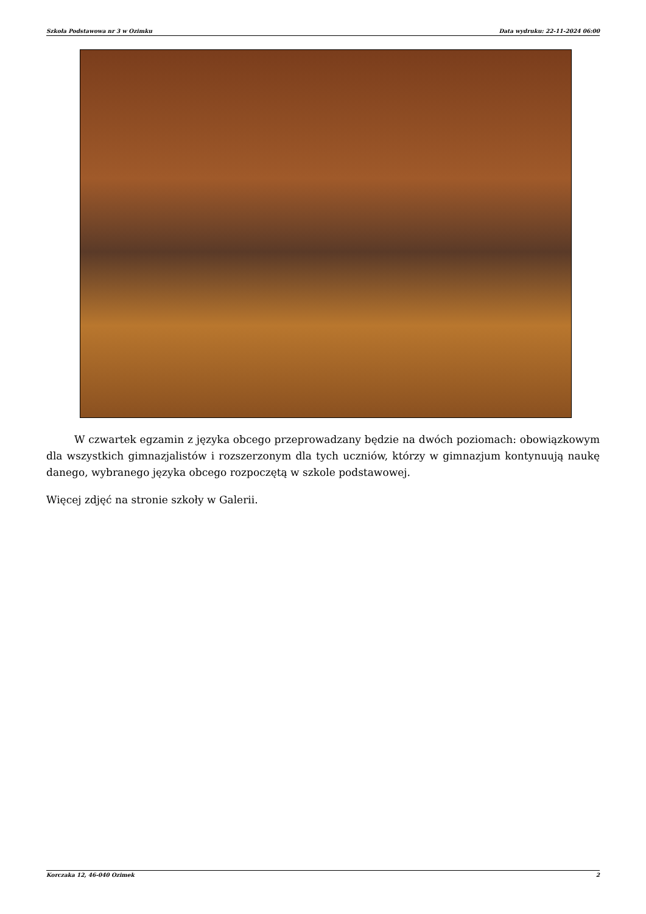Szkoła Podstawowa nr 3 w Ozimku Data wydruku: 22-11-2024 06:00
W czwartek egzamin z języka obcego przeprowadzany będzie na dwóch poziomach: obowiązkowym dla wszystkich gimnazjalistów i rozszerzonym dla tych uczniów, którzy w gimnazjum kontynuują naukę danego, wybranego języka obcego rozpoczętą w szkole podstawowej.
Więcej zdjęć na stronie szkoły w Galerii.
Korczaka 12, 46-040 Ozimek 2